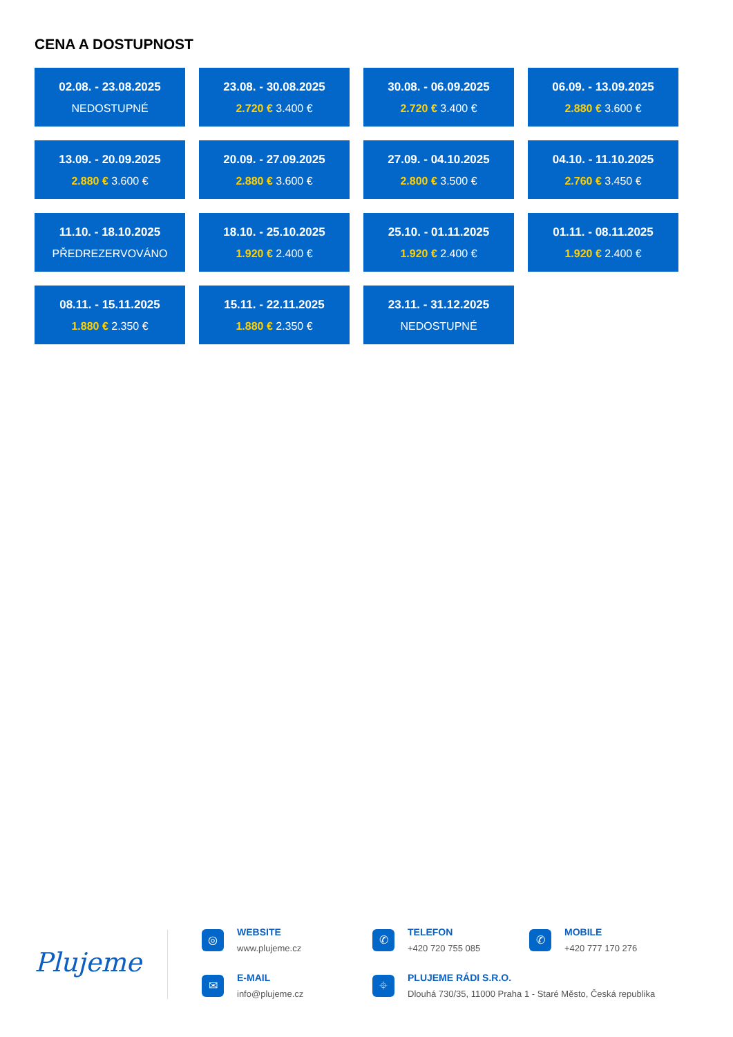CENA A DOSTUPNOST
02.08. - 23.08.2025
NEDOSTUPNÉ
23.08. - 30.08.2025
2.720 € 3.400 €
30.08. - 06.09.2025
2.720 € 3.400 €
06.09. - 13.09.2025
2.880 € 3.600 €
13.09. - 20.09.2025
2.880 € 3.600 €
20.09. - 27.09.2025
2.880 € 3.600 €
27.09. - 04.10.2025
2.800 € 3.500 €
04.10. - 11.10.2025
2.760 € 3.450 €
11.10. - 18.10.2025
PŘEDREZERVOVÁNO
18.10. - 25.10.2025
1.920 € 2.400 €
25.10. - 01.11.2025
1.920 € 2.400 €
01.11. - 08.11.2025
1.920 € 2.400 €
08.11. - 15.11.2025
1.880 € 2.350 €
15.11. - 22.11.2025
1.880 € 2.350 €
23.11. - 31.12.2025
NEDOSTUPNÉ
Plujeme
◎ WEBSITE
www.plujeme.cz
✆ TELEFON
+420 720 755 085
✆ MOBILE
+420 777 170 276
✉ E-MAIL
info@plujeme.cz
⌖
PLUJEME RÁDI S.R.O.
Dlouhá 730/35, 11000 Praha 1 - Staré Město, Česká republika